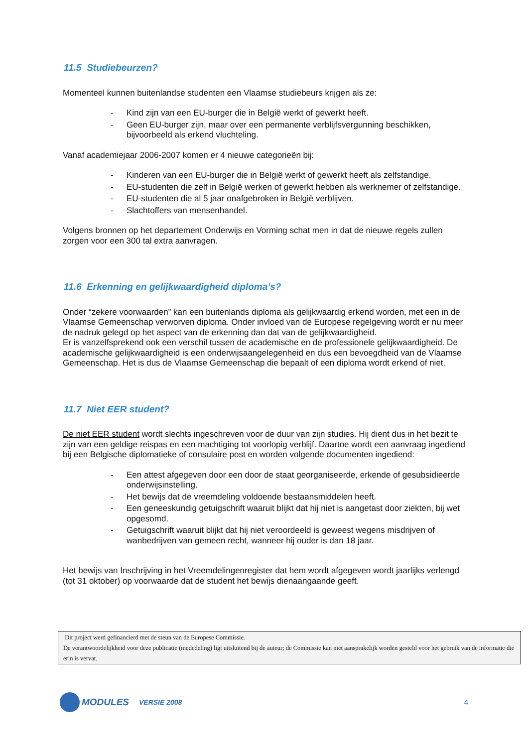11.5 Studiebeurzen?
Momenteel kunnen buitenlandse studenten een Vlaamse studiebeurs krijgen als ze:
- Kind zijn van een EU-burger die in België werkt of gewerkt heeft.
- Geen EU-burger zijn, maar over een permanente verblijfsvergunning beschikken, bijvoorbeeld als erkend vluchteling.
Vanaf academiejaar 2006-2007 komen er 4 nieuwe categorieën bij:
- Kinderen van een EU-burger die in België werkt of gewerkt heeft als zelfstandige.
- EU-studenten die zelf in België werken of gewerkt hebben als werknemer of zelfstandige.
- EU-studenten die al 5 jaar onafgebroken in België verblijven.
- Slachtoffers van mensenhandel.
Volgens bronnen op het departement Onderwijs en Vorming schat men in dat de nieuwe regels zullen zorgen voor een 300 tal extra aanvragen.
11.6 Erkenning en gelijkwaardigheid diploma’s?
Onder “zekere voorwaarden” kan een buitenlands diploma als gelijkwaardig erkend worden, met een in de Vlaamse Gemeenschap verworven diploma. Onder invloed van de Europese regelgeving wordt er nu meer de nadruk gelegd op het aspect van de erkenning dan dat van de gelijkwaardigheid.
Er is vanzelfsprekend ook een verschil tussen de academische en de professionele gelijkwaardigheid. De academische gelijkwaardigheid is een onderwijsaangelegenheid en dus een bevoegdheid van de Vlaamse Gemeenschap. Het is dus de Vlaamse Gemeenschap die bepaalt of een diploma wordt erkend of niet.
11.7 Niet EER student?
De niet EER student wordt slechts ingeschreven voor de duur van zijn studies. Hij dient dus in het bezit te zijn van een geldige reispas en een machtiging tot voorlopig verblijf. Daartoe wordt een aanvraag ingediend bij een Belgische diplomatieke of consulaire post en worden volgende documenten ingediend:
- Een attest afgegeven door een door de staat georganiseerde, erkende of gesubsidieerde onderwijsinstelling.
- Het bewijs dat de vreemdeling voldoende bestaansmiddelen heeft.
- Een geneeskundig getuigschrift waaruit blijkt dat hij niet is aangetast door ziekten, bij wet opgesomd.
- Getuigschrift waaruit blijkt dat hij niet veroordeeld is geweest wegens misdrijven of wanbedrijven van gemeen recht, wanneer hij ouder is dan 18 jaar.
Het bewijs van Inschrijving in het Vreemdelingenregister dat hem wordt afgegeven wordt jaarlijks verlengd (tot 31 oktober) op voorwaarde dat de student het bewijs dienaangaande geeft.
Dit project werd gefinancierd met de steun van de Europese Commissie.
De verantwoordelijkheid voor deze publicatie (mededeling) ligt uitsluitend bij de auteur; de Commissie kan niet aansprakelijk worden gesteld voor het gebruik van de informatie die erin is vervat.
MODULES VERSIE 2008 4